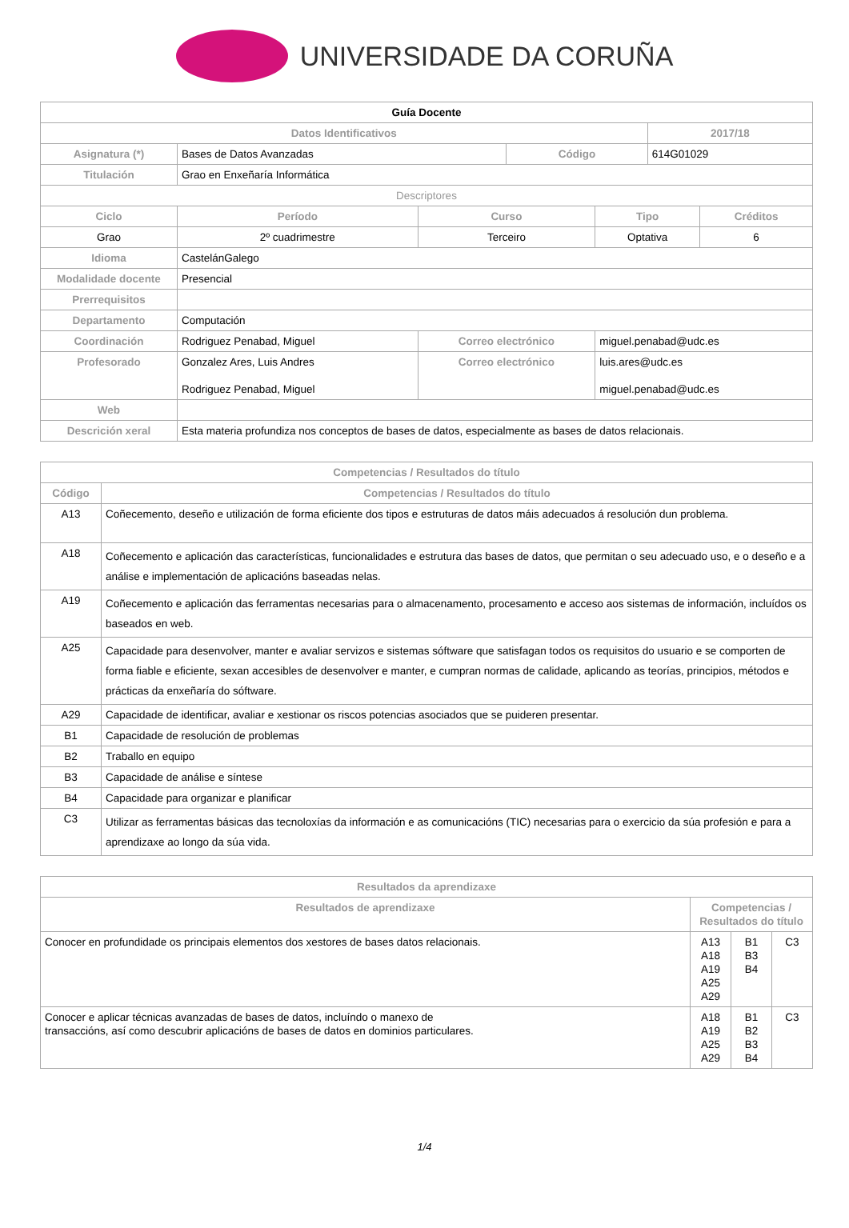UNIVERSIDADE DA CORUÑA
| Guía Docente | | | | | | |
| --- | --- | --- | --- | --- | --- | --- |
| Datos Identificativos | | | | | 2017/18 | |
| Asignatura (*) | Bases de Datos Avanzadas | | Código | | 614G01029 | |
| Titulación | Grao en Enxeñaría Informática | | | | | |
| Descriptores | | | | | | |
| Ciclo | Período | Curso | | Tipo | | Créditos |
| Grao | 2º cuadrimestre | Terceiro | | Optativa | | 6 |
| Idioma | CastelánGalego | | | | | |
| Modalidade docente | Presencial | | | | | |
| Prerrequisitos | | | | | | |
| Departamento | Computación | | | | | |
| Coordinación | Rodriguez Penabad, Miguel | Correo electrónico | | miguel.penabad@udc.es | | |
| Profesorado | Gonzalez Ares, Luis Andres Rodriguez Penabad, Miguel | Correo electrónico | | luis.ares@udc.es miguel.penabad@udc.es | | |
| Web | | | | | | |
| Descrición xeral | Esta materia profundiza nos conceptos de bases de datos, especialmente as bases de datos relacionais. | | | | | |
| Competencias / Resultados do título | |
| --- | --- |
| Código | Competencias / Resultados do título |
| A13 | Coñecemento, deseño e utilización de forma eficiente dos tipos e estruturas de datos máis adecuados á resolución dun problema. |
| A18 | Coñecemento e aplicación das características, funcionalidades e estrutura das bases de datos, que permitan o seu adecuado uso, e o deseño e a análise e implementación de aplicacións baseadas nelas. |
| A19 | Coñecemento e aplicación das ferramentas necesarias para o almacenamento, procesamento e acceso aos sistemas de información, incluídos os baseados en web. |
| A25 | Capacidade para desenvolver, manter e avaliar servizos e sistemas sóftware que satisfagan todos os requisitos do usuario e se comporten de forma fiable e eficiente, sexan accesibles de desenvolver e manter, e cumpran normas de calidade, aplicando as teorías, principios, métodos e prácticas da enxeñaría do sóftware. |
| A29 | Capacidade de identificar, avaliar e xestionar os riscos potencias asociados que se puideren presentar. |
| B1 | Capacidade de resolución de problemas |
| B2 | Traballo en equipo |
| B3 | Capacidade de análise e síntese |
| B4 | Capacidade para organizar e planificar |
| C3 | Utilizar as ferramentas básicas das tecnoloxías da información e as comunicacións (TIC) necesarias para o exercicio da súa profesión e para a aprendizaxe ao longo da súa vida. |
| Resultados da aprendizaxe | | | |
| --- | --- | --- | --- |
| Resultados de aprendizaxe | Competencias / Resultados do título | | |
| Conocer en profundidade os principais elementos dos xestores de bases datos relacionais. | A13 A18 A19 A25 A29 | B1 B3 B4 | C3 |
| Conocer e aplicar técnicas avanzadas de bases de datos, incluíndo o manexo de transaccións, así como descubrir aplicacións de bases de datos en dominios particulares. | A18 A19 A25 A29 | B1 B2 B3 B4 | C3 |
1/4